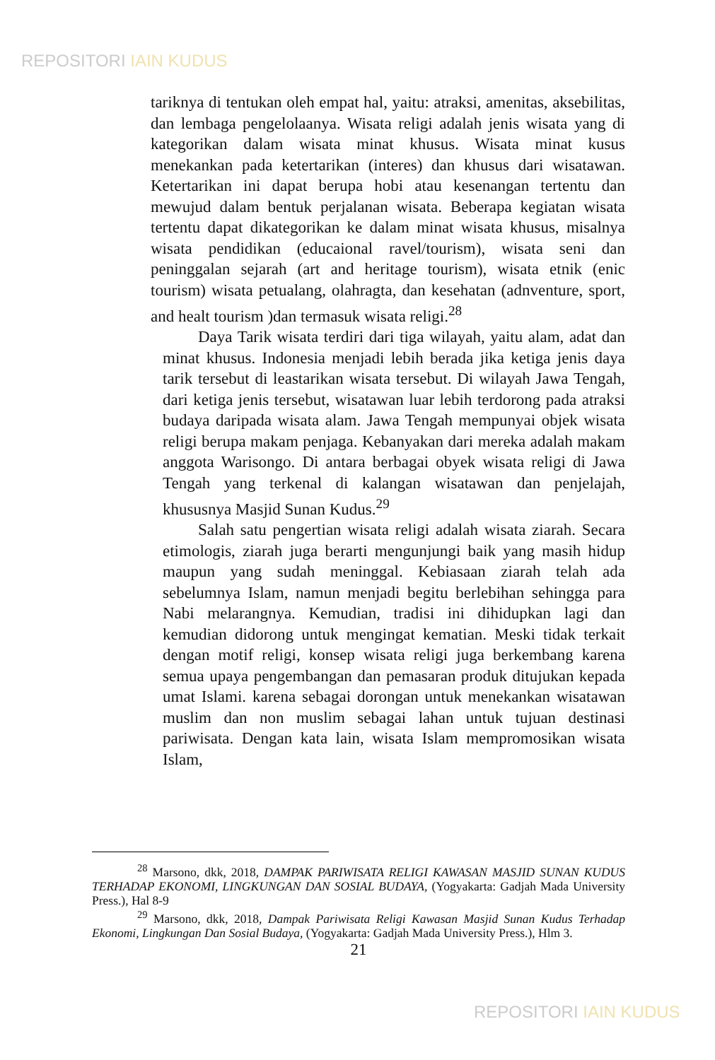REPOSITORI IAIN KUDUS
tariknya di tentukan oleh empat hal, yaitu: atraksi, amenitas, aksebilitas, dan lembaga pengelolaanya. Wisata religi adalah jenis wisata yang di kategorikan dalam wisata minat khusus. Wisata minat kusus menekankan pada ketertarikan (interes) dan khusus dari wisatawan. Ketertarikan ini dapat berupa hobi atau kesenangan tertentu dan mewujud dalam bentuk perjalanan wisata. Beberapa kegiatan wisata tertentu dapat dikategorikan ke dalam minat wisata khusus, misalnya wisata pendidikan (educaional ravel/tourism), wisata seni dan peninggalan sejarah (art and heritage tourism), wisata etnik (enic tourism) wisata petualang, olahragta, dan kesehatan (adnventure, sport, and healt tourism )dan termasuk wisata religi.<sup>28</sup>
Daya Tarik wisata terdiri dari tiga wilayah, yaitu alam, adat dan minat khusus. Indonesia menjadi lebih berada jika ketiga jenis daya tarik tersebut di leastarikan wisata tersebut. Di wilayah Jawa Tengah, dari ketiga jenis tersebut, wisatawan luar lebih terdorong pada atraksi budaya daripada wisata alam. Jawa Tengah mempunyai objek wisata religi berupa makam penjaga. Kebanyakan dari mereka adalah makam anggota Warisongo. Di antara berbagai obyek wisata religi di Jawa Tengah yang terkenal di kalangan wisatawan dan penjelajah, khususnya Masjid Sunan Kudus.<sup>29</sup>
Salah satu pengertian wisata religi adalah wisata ziarah. Secara etimologis, ziarah juga berarti mengunjungi baik yang masih hidup maupun yang sudah meninggal. Kebiasaan ziarah telah ada sebelumnya Islam, namun menjadi begitu berlebihan sehingga para Nabi melarangnya. Kemudian, tradisi ini dihidupkan lagi dan kemudian didorong untuk mengingat kematian. Meski tidak terkait dengan motif religi, konsep wisata religi juga berkembang karena semua upaya pengembangan dan pemasaran produk ditujukan kepada umat Islami. karena sebagai dorongan untuk menekankan wisatawan muslim dan non muslim sebagai lahan untuk tujuan destinasi pariwisata. Dengan kata lain, wisata Islam mempromosikan wisata Islam,
<sup>28</sup> Marsono, dkk, 2018, DAMPAK PARIWISATA RELIGI KAWASAN MASJID SUNAN KUDUS TERHADAP EKONOMI, LINGKUNGAN DAN SOSIAL BUDAYA, (Yogyakarta: Gadjah Mada University Press.), Hal 8-9
<sup>29</sup> Marsono, dkk, 2018, Dampak Pariwisata Religi Kawasan Masjid Sunan Kudus Terhadap Ekonomi, Lingkungan Dan Sosial Budaya, (Yogyakarta: Gadjah Mada University Press.), Hlm 3.
21
REPOSITORI IAIN KUDUS